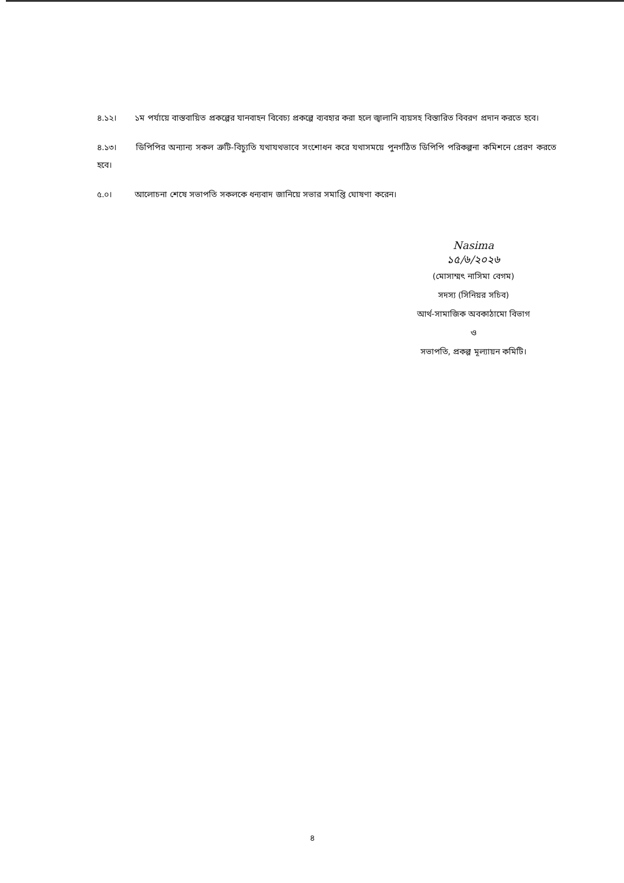৪.১২। ১ম পর্যায়ে বাস্তবায়িত প্রকল্পের যানবাহন বিবেচ্য প্রকল্পে ব্যবহার করা হলে জ্বালানি ব্যয়সহ বিস্তারিত বিবরণ প্রদান করতে হবে।
৪.১৩। ডিপিপির অন্যান্য সকল ত্রুটি-বিচ্যুতি যথাযথভাবে সংশোধন করে যথাসময়ে পুনর্গঠিত ডিপিপি পরিকল্পনা কমিশনে প্রেরণ করতে হবে।
৫.০। আলোচনা শেষে সভাপতি সকলকে ধন্যবাদ জানিয়ে সভার সমাপ্তি ঘোষণা করেন।
Nasima
১৫/৬/২০২৬
(মোসাম্মৎ নাসিমা বেগম)
সদস্য (সিনিয়র সচিব)
আর্থ-সামাজিক অবকাঠামো বিভাগ
ও
সভাপতি, প্রকল্প মূল্যায়ন কমিটি।
৪